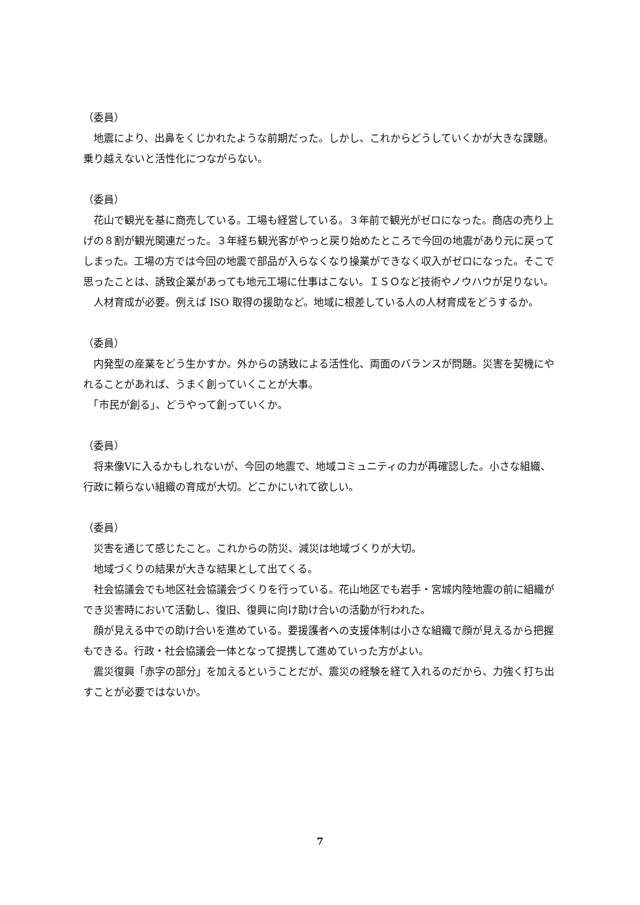（委員）
　地震により、出鼻をくじかれたような前期だった。しかし、これからどうしていくかが大きな課題。乗り越えないと活性化につながらない。
（委員）
　花山で観光を基に商売している。工場も経営している。３年前で観光がゼロになった。商店の売り上げの８割が観光関連だった。３年経ち観光客がやっと戻り始めたところで今回の地震があり元に戻ってしまった。工場の方では今回の地震で部品が入らなくなり操業ができなく収入がゼロになった。そこで思ったことは、誘致企業があっても地元工場に仕事はこない。ＩＳＯなど技術やノウハウが足りない。
　人材育成が必要。例えば ISO 取得の援助など。地域に根差している人の人材育成をどうするか。
（委員）
　内発型の産業をどう生かすか。外からの誘致による活性化、両面のバランスが問題。災害を契機にやれることがあれば、うまく創っていくことが大事。
　「市民が創る」、どうやって創っていくか。
（委員）
　将来像Ⅴに入るかもしれないが、今回の地震で、地域コミュニティの力が再確認した。小さな組織、行政に頼らない組織の育成が大切。どこかにいれて欲しい。
（委員）
　災害を通じて感じたこと。これからの防災、減災は地域づくりが大切。
　地域づくりの結果が大きな結果として出てくる。
　社会協議会でも地区社会協議会づくりを行っている。花山地区でも岩手・宮城内陸地震の前に組織ができ災害時において活動し、復旧、復興に向け助け合いの活動が行われた。
　顔が見える中での助け合いを進めている。要援護者への支援体制は小さな組織で顔が見えるから把握もできる。行政・社会協議会一体となって提携して進めていった方がよい。
　震災復興「赤字の部分」を加えるということだが、震災の経験を経て入れるのだから、力強く打ち出すことが必要ではないか。
7